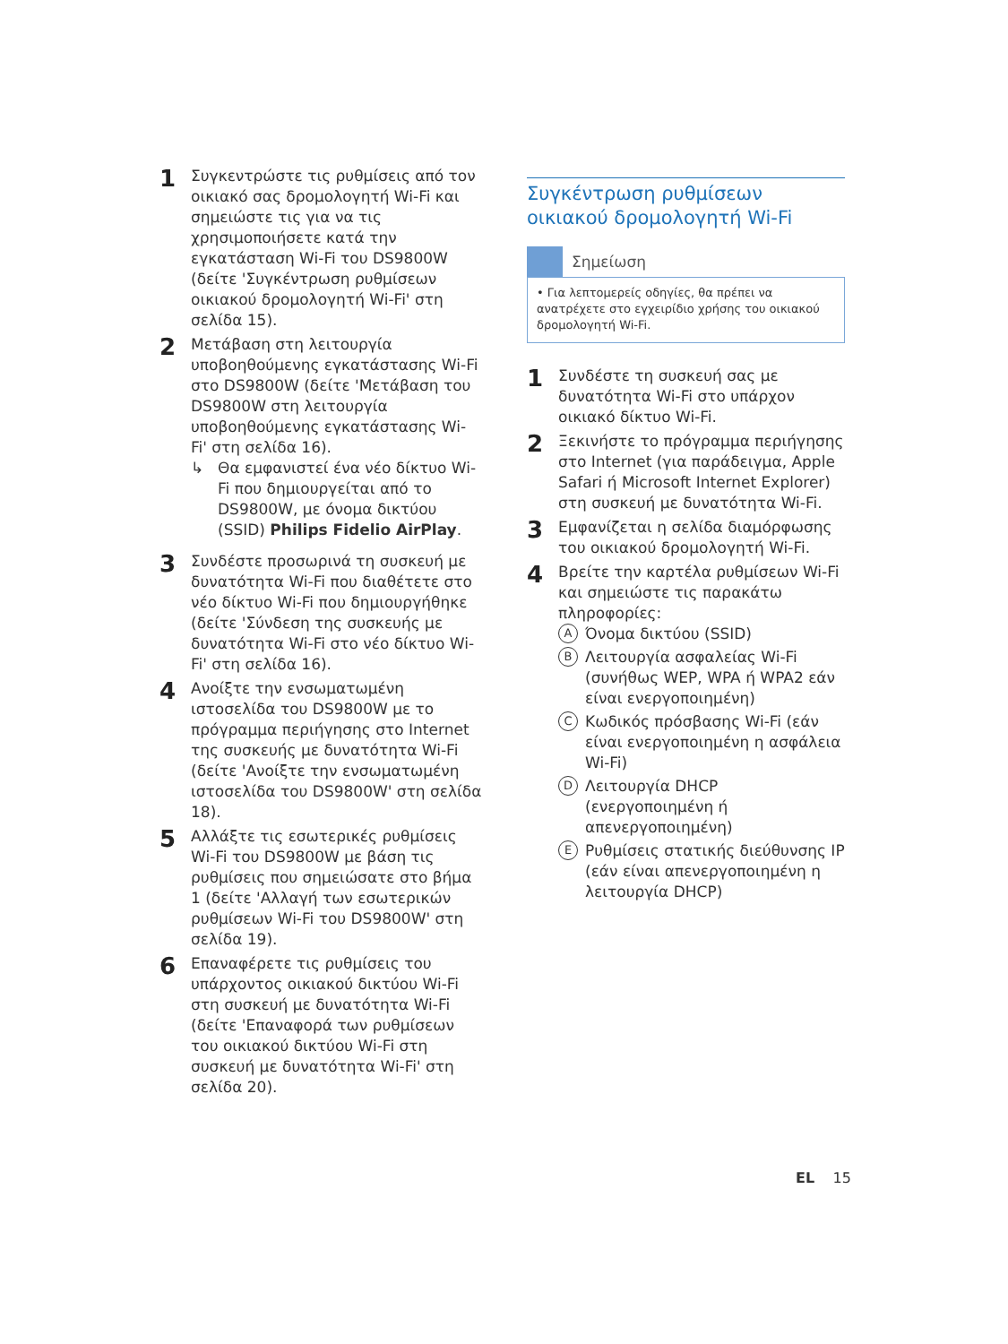1
Συγκεντρώστε τις ρυθμίσεις από τον οικιακό σας δρομολογητή Wi-Fi και σημειώστε τις για να τις χρησιμοποιήσετε κατά την εγκατάσταση Wi-Fi του DS9800W (δείτε 'Συγκέντρωση ρυθμίσεων οικιακού δρομολογητή Wi-Fi' στη σελίδα 15).
2
Μετάβαση στη λειτουργία υποβοηθούμενης εγκατάστασης Wi-Fi στο DS9800W (δείτε 'Μετάβαση του DS9800W στη λειτουργία υποβοηθούμενης εγκατάστασης Wi-Fi' στη σελίδα 16).
↳ Θα εμφανιστεί ένα νέο δίκτυο Wi-Fi που δημιουργείται από το DS9800W, με όνομα δικτύου (SSID) Philips Fidelio AirPlay.
3
Συνδέστε προσωρινά τη συσκευή με δυνατότητα Wi-Fi που διαθέτετε στο νέο δίκτυο Wi-Fi που δημιουργήθηκε (δείτε 'Σύνδεση της συσκευής με δυνατότητα Wi-Fi στο νέο δίκτυο Wi-Fi' στη σελίδα 16).
4
Ανοίξτε την ενσωματωμένη ιστοσελίδα του DS9800W με το πρόγραμμα περιήγησης στο Internet της συσκευής με δυνατότητα Wi-Fi (δείτε 'Ανοίξτε την ενσωματωμένη ιστοσελίδα του DS9800W' στη σελίδα 18).
5
Αλλάξτε τις εσωτερικές ρυθμίσεις Wi-Fi του DS9800W με βάση τις ρυθμίσεις που σημειώσατε στο βήμα 1 (δείτε 'Αλλαγή των εσωτερικών ρυθμίσεων Wi-Fi του DS9800W' στη σελίδα 19).
6
Επαναφέρετε τις ρυθμίσεις του υπάρχοντος οικιακού δικτύου Wi-Fi στη συσκευή με δυνατότητα Wi-Fi (δείτε 'Επαναφορά των ρυθμίσεων του οικιακού δικτύου Wi-Fi στη συσκευή με δυνατότητα Wi-Fi' στη σελίδα 20).
Συγκέντρωση ρυθμίσεων οικιακού δρομολογητή Wi-Fi
Σημείωση
• Για λεπτομερείς οδηγίες, θα πρέπει να ανατρέχετε στο εγχειρίδιο χρήσης του οικιακού δρομολογητή Wi-Fi.
1
Συνδέστε τη συσκευή σας με δυνατότητα Wi-Fi στο υπάρχον οικιακό δίκτυο Wi-Fi.
2
Ξεκινήστε το πρόγραμμα περιήγησης στο Internet (για παράδειγμα, Apple Safari ή Microsoft Internet Explorer) στη συσκευή με δυνατότητα Wi-Fi.
3
Εμφανίζεται η σελίδα διαμόρφωσης του οικιακού δρομολογητή Wi-Fi.
4
Βρείτε την καρτέλα ρυθμίσεων Wi-Fi και σημειώστε τις παρακάτω πληροφορίες:
A Όνομα δικτύου (SSID)
B Λειτουργία ασφαλείας Wi-Fi (συνήθως WEP, WPA ή WPA2 εάν είναι ενεργοποιημένη)
C Κωδικός πρόσβασης Wi-Fi (εάν είναι ενεργοποιημένη η ασφάλεια Wi-Fi)
D Λειτουργία DHCP (ενεργοποιημένη ή απενεργοποιημένη)
E Ρυθμίσεις στατικής διεύθυνσης IP (εάν είναι απενεργοποιημένη η λειτουργία DHCP)
EL 15